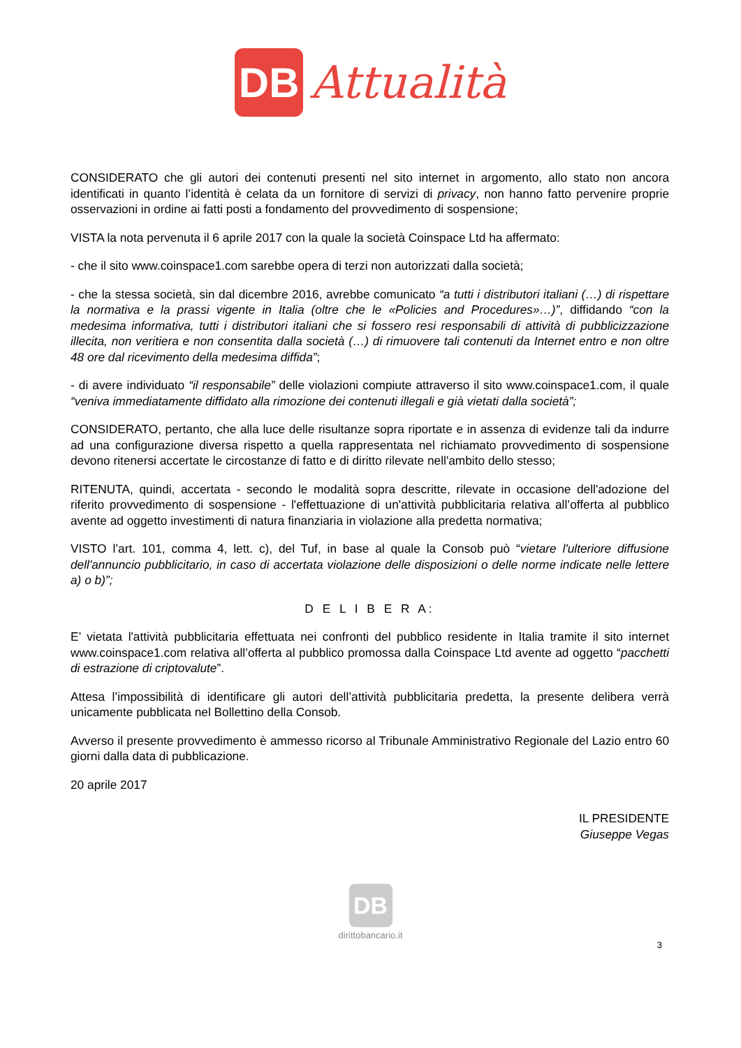DB
Attualità
CONSIDERATO che gli autori dei contenuti presenti nel sito internet in argomento, allo stato non ancora identificati in quanto l’identità è celata da un fornitore di servizi di privacy, non hanno fatto pervenire proprie osservazioni in ordine ai fatti posti a fondamento del provvedimento di sospensione;
VISTA la nota pervenuta il 6 aprile 2017 con la quale la società Coinspace Ltd ha affermato:
- che il sito www.coinspace1.com sarebbe opera di terzi non autorizzati dalla società;
- che la stessa società, sin dal dicembre 2016, avrebbe comunicato “a tutti i distributori italiani (…) di rispettare la normativa e la prassi vigente in Italia (oltre che le «Policies and Procedures»…)”, diffidando “con la medesima informativa, tutti i distributori italiani che si fossero resi responsabili di attività di pubblicizzazione illecita, non veritiera e non consentita dalla società (…) di rimuovere tali contenuti da Internet entro e non oltre 48 ore dal ricevimento della medesima diffida”;
- di avere individuato “il responsabile” delle violazioni compiute attraverso il sito www.coinspace1.com, il quale “veniva immediatamente diffidato alla rimozione dei contenuti illegali e già vietati dalla società”;
CONSIDERATO, pertanto, che alla luce delle risultanze sopra riportate e in assenza di evidenze tali da indurre ad una configurazione diversa rispetto a quella rappresentata nel richiamato provvedimento di sospensione devono ritenersi accertate le circostanze di fatto e di diritto rilevate nell'ambito dello stesso;
RITENUTA, quindi, accertata - secondo le modalità sopra descritte, rilevate in occasione dell'adozione del riferito provvedimento di sospensione - l'effettuazione di un'attività pubblicitaria relativa all’offerta al pubblico avente ad oggetto investimenti di natura finanziaria in violazione alla predetta normativa;
VISTO l’art. 101, comma 4, lett. c), del Tuf, in base al quale la Consob può “vietare l'ulteriore diffusione dell'annuncio pubblicitario, in caso di accertata violazione delle disposizioni o delle norme indicate nelle lettere a) o b)”;
D E L I B E R A:
E’ vietata l'attività pubblicitaria effettuata nei confronti del pubblico residente in Italia tramite il sito internet www.coinspace1.com relativa all’offerta al pubblico promossa dalla Coinspace Ltd avente ad oggetto “pacchetti di estrazione di criptovalute”.
Attesa l’impossibilità di identificare gli autori dell’attività pubblicitaria predetta, la presente delibera verrà unicamente pubblicata nel Bollettino della Consob.
Avverso il presente provvedimento è ammesso ricorso al Tribunale Amministrativo Regionale del Lazio entro 60 giorni dalla data di pubblicazione.
20 aprile 2017
IL PRESIDENTE
Giuseppe Vegas
DB
dirittobancario.it
3